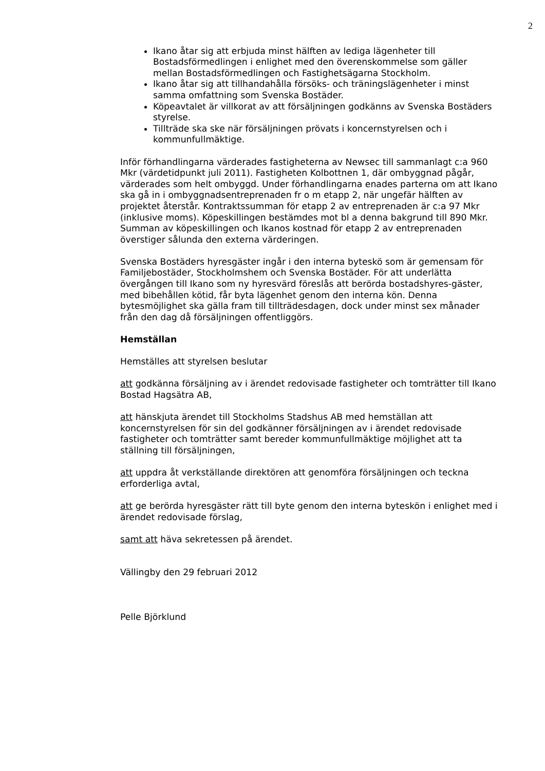2
Ikano åtar sig att erbjuda minst hälften av lediga lägenheter till Bostadsförmedlingen i enlighet med den överenskommelse som gäller mellan Bostadsförmedlingen och Fastighetsägarna Stockholm.
Ikano åtar sig att tillhandahålla försöks- och träningslägenheter i minst samma omfattning som Svenska Bostäder.
Köpeavtalet är villkorat av att försäljningen godkänns av Svenska Bostäders styrelse.
Tillträde ska ske när försäljningen prövats i koncernstyrelsen och i kommunfullmäktige.
Inför förhandlingarna värderades fastigheterna av Newsec till sammanlagt c:a 960 Mkr (värdetidpunkt juli 2011). Fastigheten Kolbottnen 1, där ombyggnad pågår, värderades som helt ombyggd. Under förhandlingarna enades parterna om att Ikano ska gå in i ombyggnadsentreprenaden fr o m etapp 2, när ungefär hälften av projektet återstår. Kontraktssumman för etapp 2 av entreprenaden är c:a 97 Mkr (inklusive moms). Köpeskillingen bestämdes mot bl a denna bakgrund till 890 Mkr. Summan av köpeskillingen och Ikanos kostnad för etapp 2 av entreprenaden överstiger sålunda den externa värderingen.
Svenska Bostäders hyresgäster ingår i den interna byteskö som är gemensam för Familjebostäder, Stockholmshem och Svenska Bostäder. För att underlätta övergången till Ikano som ny hyresvärd föreslås att berörda bostadshyres-gäster, med bibehållen kötid, får byta lägenhet genom den interna kön. Denna bytesmöjlighet ska gälla fram till tillträdesdagen, dock under minst sex månader från den dag då försäljningen offentliggörs.
Hemställan
Hemställes att styrelsen beslutar
att godkänna försäljning av i ärendet redovisade fastigheter och tomträtter till Ikano Bostad Hagsätra AB,
att hänskjuta ärendet till Stockholms Stadshus AB med hemställan att koncernstyrelsen för sin del godkänner försäljningen av i ärendet redovisade fastigheter och tomträtter samt bereder kommunfullmäktige möjlighet att ta ställning till försäljningen,
att uppdra åt verkställande direktören att genomföra försäljningen och teckna erforderliga avtal,
att ge berörda hyresgäster rätt till byte genom den interna byteskön i enlighet med i ärendet redovisade förslag,
samt att häva sekretessen på ärendet.
Vällingby den 29 februari 2012
Pelle Björklund